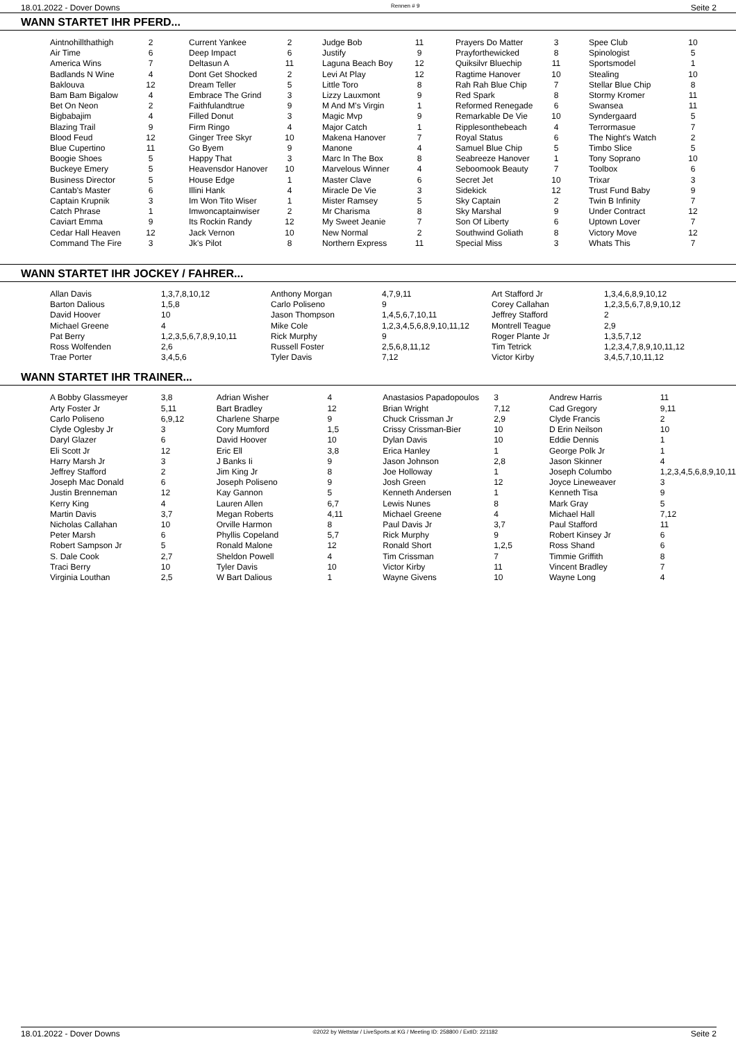18.01.2022 - Dover Downs Rennen # 9 Seite 2
WANN STARTET IHR PFERD...
| Aintnohillthathigh | 2 | | Current Yankee | 2 | | Judge Bob | 11 | | Prayers Do Matter | 3 | | Spee Club | 10 |
| Air Time | 6 | | Deep Impact | 6 | | Justify | 9 | | Prayforthewicked | 8 | | Spinologist | 5 |
| America Wins | 7 | | Deltasun A | 11 | | Laguna Beach Boy | 12 | | Quiksilvr Bluechip | 11 | | Sportsmodel | 1 |
| Badlands N Wine | 4 | | Dont Get Shocked | 2 | | Levi At Play | 12 | | Ragtime Hanover | 10 | | Stealing | 10 |
| Baklouva | 12 | | Dream Teller | 5 | | Little Toro | 8 | | Rah Rah Blue Chip | 7 | | Stellar Blue Chip | 8 |
| Bam Bam Bigalow | 4 | | Embrace The Grind | 3 | | Lizzy Lauxmont | 9 | | Red Spark | 8 | | Stormy Kromer | 11 |
| Bet On Neon | 2 | | Faithfulandtrue | 9 | | M And M's Virgin | 1 | | Reformed Renegade | 6 | | Swansea | 11 |
| Bigbabajim | 4 | | Filled Donut | 3 | | Magic Mvp | 9 | | Remarkable De Vie | 10 | | Syndergaard | 5 |
| Blazing Trail | 9 | | Firm Ringo | 4 | | Major Catch | 1 | | Ripplesonthebeach | 4 | | Terrormasue | 7 |
| Blood Feud | 12 | | Ginger Tree Skyr | 10 | | Makena Hanover | 7 | | Royal Status | 6 | | The Night's Watch | 2 |
| Blue Cupertino | 11 | | Go Byem | 9 | | Manone | 4 | | Samuel Blue Chip | 5 | | Timbo Slice | 5 |
| Boogie Shoes | 5 | | Happy That | 3 | | Marc In The Box | 8 | | Seabreeze Hanover | 1 | | Tony Soprano | 10 |
| Buckeye Emery | 5 | | Heavensdor Hanover | 10 | | Marvelous Winner | 4 | | Seboomook Beauty | 7 | | Toolbox | 6 |
| Business Director | 5 | | House Edge | 1 | | Master Clave | 6 | | Secret Jet | 10 | | Trixar | 3 |
| Cantab's Master | 6 | | Illini Hank | 4 | | Miracle De Vie | 3 | | Sidekick | 12 | | Trust Fund Baby | 9 |
| Captain Krupnik | 3 | | Im Won Tito Wiser | 1 | | Mister Ramsey | 5 | | Sky Captain | 2 | | Twin B Infinity | 7 |
| Catch Phrase | 1 | | Imwoncaptainwiser | 2 | | Mr Charisma | 8 | | Sky Marshal | 9 | | Under Contract | 12 |
| Caviart Emma | 9 | | Its Rockin Randy | 12 | | My Sweet Jeanie | 7 | | Son Of Liberty | 6 | | Uptown Lover | 7 |
| Cedar Hall Heaven | 12 | | Jack Vernon | 10 | | New Normal | 2 | | Southwind Goliath | 8 | | Victory Move | 12 |
| Command The Fire | 3 | | Jk's Pilot | 8 | | Northern Express | 11 | | Special Miss | 3 | | Whats This | 7 |
WANN STARTET IHR JOCKEY / FAHRER...
| Allan Davis | 1,3,7,8,10,12 | Anthony Morgan | 4,7,9,11 | Art Stafford Jr | 1,3,4,6,8,9,10,12 |
| Barton Dalious | 1,5,8 | Carlo Poliseno | 9 | Corey Callahan | 1,2,3,5,6,7,8,9,10,12 |
| David Hoover | 10 | Jason Thompson | 1,4,5,6,7,10,11 | Jeffrey Stafford | 2 |
| Michael Greene | 4 | Mike Cole | 1,2,3,4,5,6,8,9,10,11,12 | Montrell Teague | 2,9 |
| Pat Berry | 1,2,3,5,6,7,8,9,10,11 | Rick Murphy | 9 | Roger Plante Jr | 1,3,5,7,12 |
| Ross Wolfenden | 2,6 | Russell Foster | 2,5,6,8,11,12 | Tim Tetrick | 1,2,3,4,7,8,9,10,11,12 |
| Trae Porter | 3,4,5,6 | Tyler Davis | 7,12 | Victor Kirby | 3,4,5,7,10,11,12 |
WANN STARTET IHR TRAINER...
| A Bobby Glassmeyer | 3,8 | Adrian Wisher | 4 | Anastasios Papadopoulos | 3 | Andrew Harris | 11 |
| Arty Foster Jr | 5,11 | Bart Bradley | 12 | Brian Wright | 7,12 | Cad Gregory | 9,11 |
| Carlo Poliseno | 6,9,12 | Charlene Sharpe | 9 | Chuck Crissman Jr | 2,9 | Clyde Francis | 2 |
| Clyde Oglesby Jr | 3 | Cory Mumford | 1,5 | Crissy Crissman-Bier | 10 | D Erin Neilson | 10 |
| Daryl Glazer | 6 | David Hoover | 10 | Dylan Davis | 10 | Eddie Dennis | 1 |
| Eli Scott Jr | 12 | Eric Ell | 3,8 | Erica Hanley | 1 | George Polk Jr | 1 |
| Harry Marsh Jr | 3 | J Banks Ii | 9 | Jason Johnson | 2,8 | Jason Skinner | 4 |
| Jeffrey Stafford | 2 | Jim King Jr | 8 | Joe Holloway | 1 | Joseph Columbo | 1,2,3,4,5,6,8,9,10,11 |
| Joseph Mac Donald | 6 | Joseph Poliseno | 9 | Josh Green | 12 | Joyce Lineweaver | 3 |
| Justin Brenneman | 12 | Kay Gannon | 5 | Kenneth Andersen | 1 | Kenneth Tisa | 9 |
| Kerry King | 4 | Lauren Allen | 6,7 | Lewis Nunes | 8 | Mark Gray | 5 |
| Martin Davis | 3,7 | Megan Roberts | 4,11 | Michael Greene | 4 | Michael Hall | 7,12 |
| Nicholas Callahan | 10 | Orville Harmon | 8 | Paul Davis Jr | 3,7 | Paul Stafford | 11 |
| Peter Marsh | 6 | Phyllis Copeland | 5,7 | Rick Murphy | 9 | Robert Kinsey Jr | 6 |
| Robert Sampson Jr | 5 | Ronald Malone | 12 | Ronald Short | 1,2,5 | Ross Shand | 6 |
| S. Dale Cook | 2,7 | Sheldon Powell | 4 | Tim Crissman | 7 | Timmie Griffith | 8 |
| Traci Berry | 10 | Tyler Davis | 10 | Victor Kirby | 11 | Vincent Bradley | 7 |
| Virginia Louthan | 2,5 | W Bart Dalious | 1 | Wayne Givens | 10 | Wayne Long | 4 |
18.01.2022 - Dover Downs ©2022 by Wettstar / LiveSports.at KG / Meeting ID: 258800 / ExtID: 221182 Seite 2